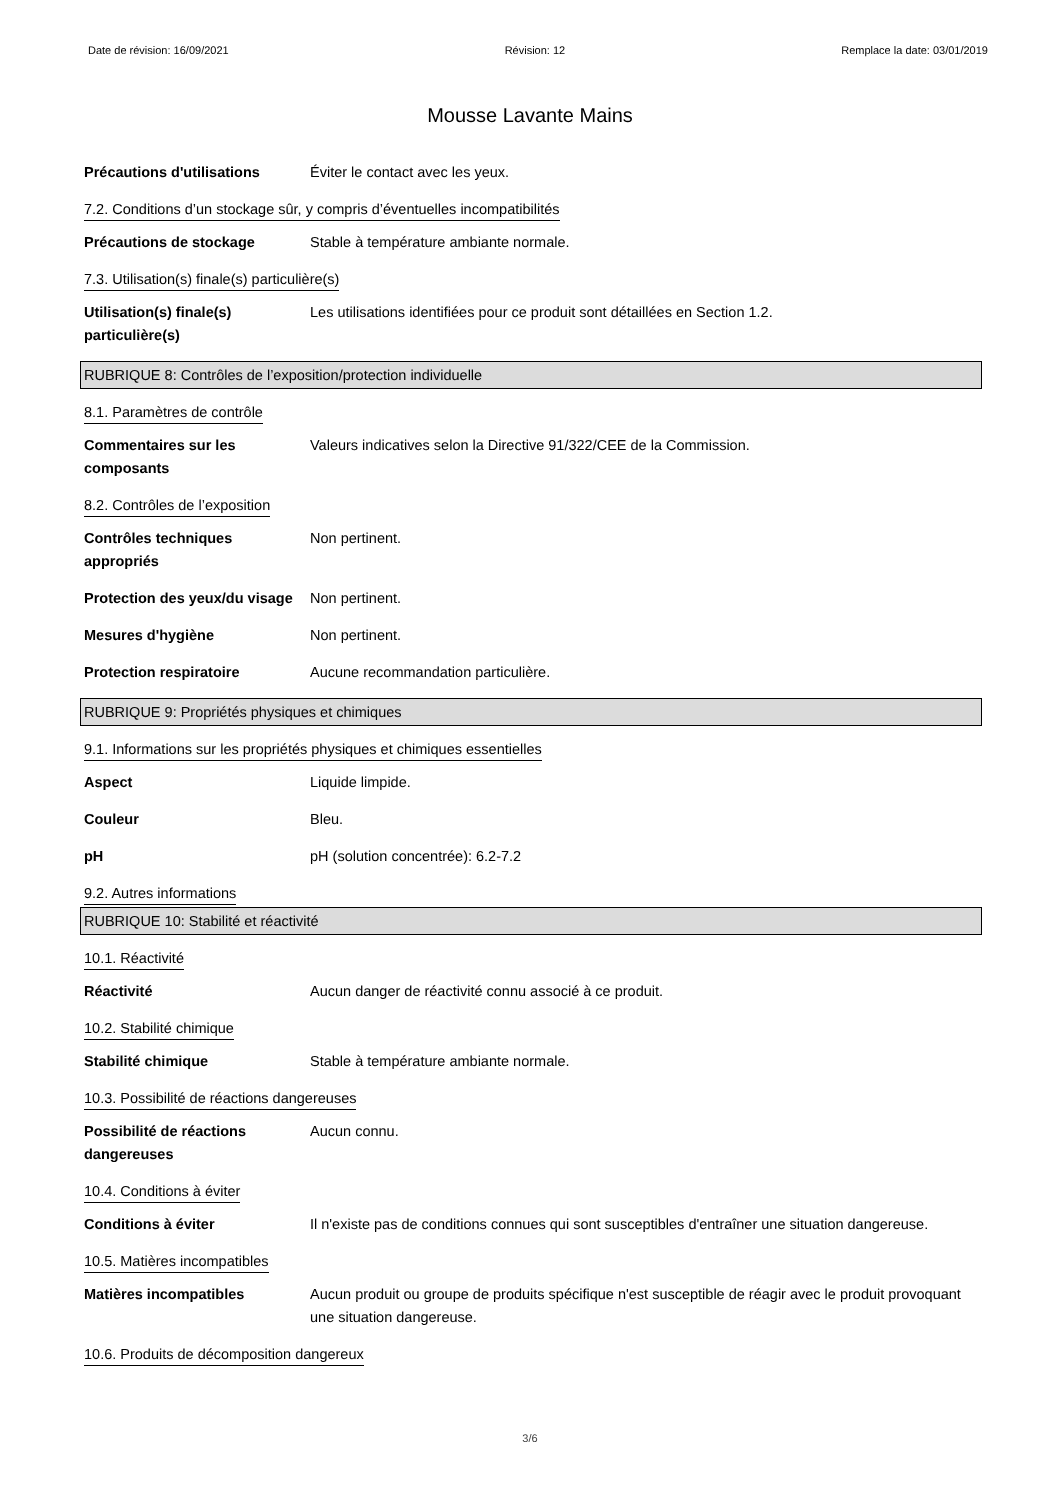Date de révision: 16/09/2021 Révision: 12 Remplace la date: 03/01/2019
Mousse Lavante Mains
Précautions d'utilisations
Éviter le contact avec les yeux.
7.2. Conditions d’un stockage sûr, y compris d’éventuelles incompatibilités
Précautions de stockage Stable à température ambiante normale.
7.3. Utilisation(s) finale(s) particulière(s)
Utilisation(s) finale(s) particulière(s)
Les utilisations identifiées pour ce produit sont détaillées en Section 1.2.
RUBRIQUE 8: Contrôles de l’exposition/protection individuelle
8.1. Paramètres de contrôle
Commentaires sur les composants
Valeurs indicatives selon la Directive 91/322/CEE de la Commission.
8.2. Contrôles de l’exposition
Contrôles techniques appropriés
Non pertinent.
Protection des yeux/du visage
Non pertinent.
Mesures d'hygiène Non pertinent.
Protection respiratoire Aucune recommandation particulière.
RUBRIQUE 9: Propriétés physiques et chimiques
9.1. Informations sur les propriétés physiques et chimiques essentielles
Aspect Liquide limpide.
Couleur Bleu.
pH pH (solution concentrée): 6.2-7.2
9.2. Autres informations
RUBRIQUE 10: Stabilité et réactivité
10.1. Réactivité
Réactivité Aucun danger de réactivité connu associé à ce produit.
10.2. Stabilité chimique
Stabilité chimique Stable à température ambiante normale.
10.3. Possibilité de réactions dangereuses
Possibilité de réactions dangereuses
Aucun connu.
10.4. Conditions à éviter
Conditions à éviter Il n'existe pas de conditions connues qui sont susceptibles d'entraîner une situation dangereuse.
10.5. Matières incompatibles
Matières incompatibles Aucun produit ou groupe de produits spécifique n'est susceptible de réagir avec le produit provoquant une situation dangereuse.
10.6. Produits de décomposition dangereux
3/6